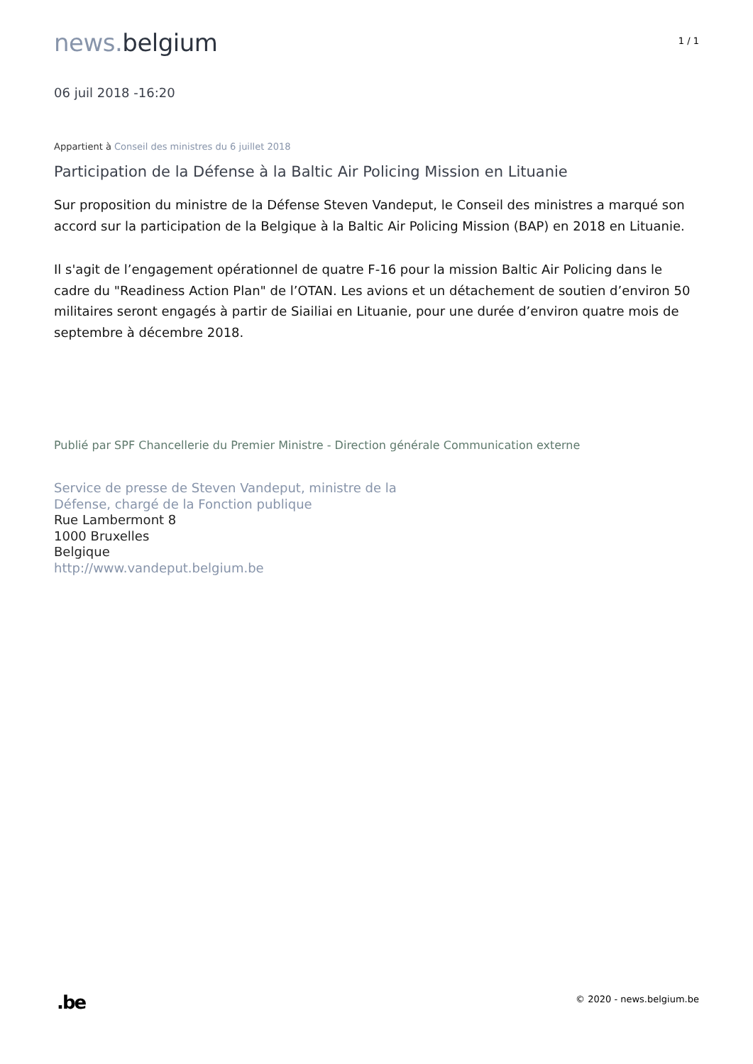news. belgium
1 / 1
06 juil 2018 -16:20
Appartient à Conseil des ministres du 6 juillet 2018
Participation de la Défense à la Baltic Air Policing Mission en Lituanie
Sur proposition du ministre de la Défense Steven Vandeput, le Conseil des ministres a marqué son accord sur la participation de la Belgique à la Baltic Air Policing Mission (BAP) en 2018 en Lituanie.
Il s'agit de l’engagement opérationnel de quatre F-16 pour la mission Baltic Air Policing dans le cadre du "Readiness Action Plan" de l’OTAN. Les avions et un détachement de soutien d’environ 50 militaires seront engagés à partir de Siailiai en Lituanie, pour une durée d’environ quatre mois de septembre à décembre 2018.
Publié par SPF Chancellerie du Premier Ministre - Direction générale Communication externe
Service de presse de Steven Vandeput, ministre de la
Défense, chargé de la Fonction publique
Rue Lambermont 8
1000 Bruxelles
Belgique
http://www.vandeput.belgium.be
.be
© 2020 - news.belgium.be